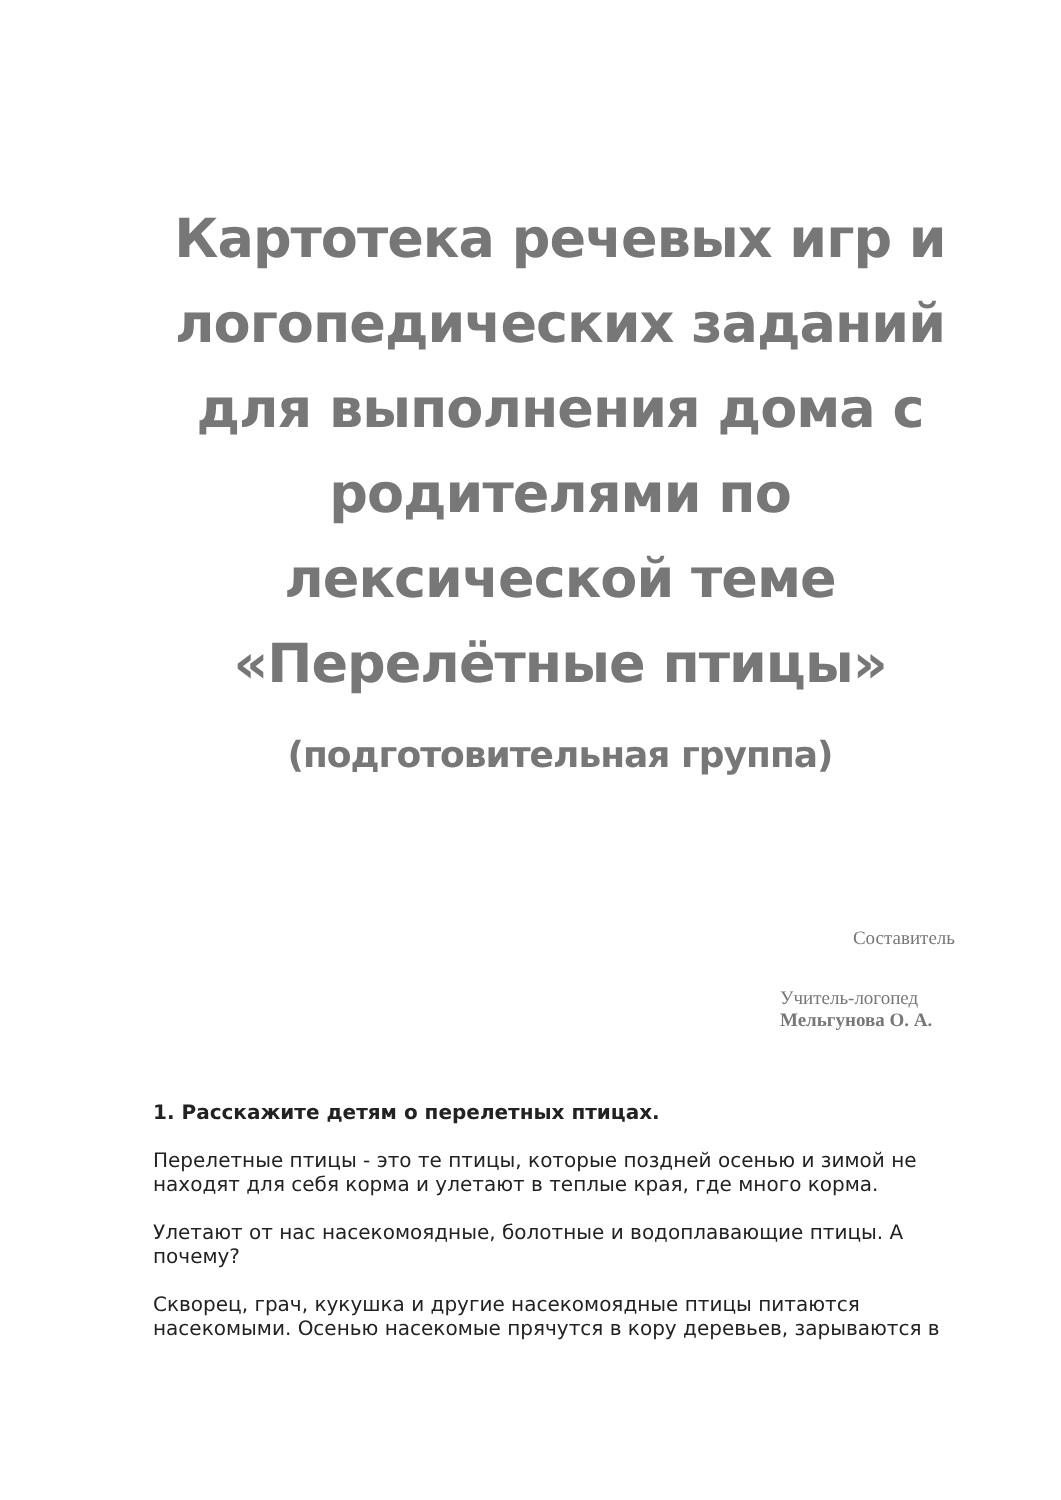Картотека речевых игр и логопедических заданий для выполнения дома с родителями по лексической теме «Перелётные птицы»
(подготовительная группа)
Составитель
Учитель-логопед
Мельгунова О. А.
1. Расскажите детям о перелетных птицах.
Перелетные птицы - это те птицы, которые поздней осенью и зимой не находят для себя корма и улетают в теплые края, где много корма.
Улетают от нас насекомоядные, болотные и водоплавающие птицы. А почему?
Скворец, грач, кукушка и другие насекомоядные птицы питаются насекомыми. Осенью насекомые прячутся в кору деревьев, зарываются в